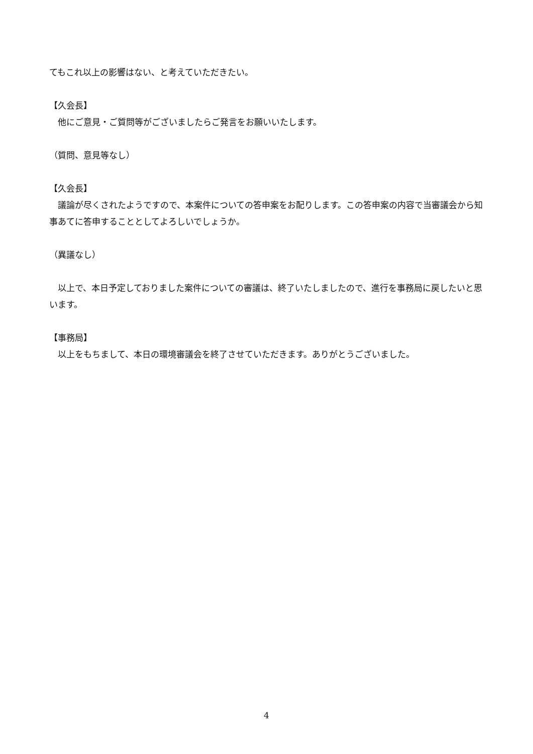てもこれ以上の影響はない、と考えていただきたい。
【久会長】
他にご意見・ご質問等がございましたらご発言をお願いいたします。
（質問、意見等なし）
【久会長】
議論が尽くされたようですので、本案件についての答申案をお配りします。この答申案の内容で当審議会から知事あてに答申することとしてよろしいでしょうか。
（異議なし）
以上で、本日予定しておりました案件についての審議は、終了いたしましたので、進行を事務局に戻したいと思います。
【事務局】
以上をもちまして、本日の環境審議会を終了させていただきます。ありがとうございました。
4